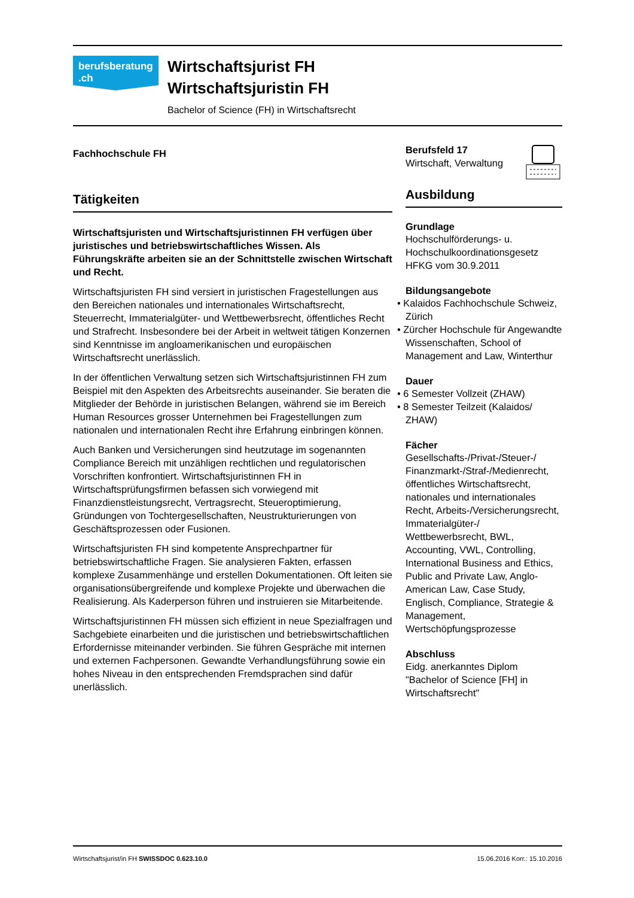berufsberatung
.ch
Wirtschaftsjurist FH
Wirtschaftsjuristin FH
Bachelor of Science (FH) in Wirtschaftsrecht
Fachhochschule FH
Tätigkeiten
Wirtschaftsjuristen und Wirtschaftsjuristinnen FH verfügen über juristisches und betriebswirtschaftliches Wissen. Als Führungskräfte arbeiten sie an der Schnittstelle zwischen Wirtschaft und Recht.
Wirtschaftsjuristen FH sind versiert in juristischen Fragestellungen aus den Bereichen nationales und internationales Wirtschaftsrecht, Steuerrecht, Immaterialgüter- und Wettbewerbsrecht, öffentliches Recht und Strafrecht. Insbesondere bei der Arbeit in weltweit tätigen Konzernen sind Kenntnisse im angloamerikanischen und europäischen Wirtschaftsrecht unerlässlich.
In der öffentlichen Verwaltung setzen sich Wirtschaftsjuristinnen FH zum Beispiel mit den Aspekten des Arbeitsrechts auseinander. Sie beraten die Mitglieder der Behörde in juristischen Belangen, während sie im Bereich Human Resources grosser Unternehmen bei Fragestellungen zum nationalen und internationalen Recht ihre Erfahrung einbringen können.
Auch Banken und Versicherungen sind heutzutage im sogenannten Compliance Bereich mit unzähligen rechtlichen und regulatorischen Vorschriften konfrontiert. Wirtschaftsjuristinnen FH in Wirtschaftsprüfungsfirmen befassen sich vorwiegend mit Finanzdienstleistungsrecht, Vertragsrecht, Steueroptimierung, Gründungen von Tochtergesellschaften, Neustrukturierungen von Geschäftsprozessen oder Fusionen.
Wirtschaftsjuristen FH sind kompetente Ansprechpartner für betriebswirtschaftliche Fragen. Sie analysieren Fakten, erfassen komplexe Zusammenhänge und erstellen Dokumentationen. Oft leiten sie organisationsübergreifende und komplexe Projekte und überwachen die Realisierung. Als Kaderperson führen und instruieren sie Mitarbeitende.
Wirtschaftsjuristinnen FH müssen sich effizient in neue Spezialfragen und Sachgebiete einarbeiten und die juristischen und betriebswirtschaftlichen Erfordernisse miteinander verbinden. Sie führen Gespräche mit internen und externen Fachpersonen. Gewandte Verhandlungsführung sowie ein hohes Niveau in den entsprechenden Fremdsprachen sind dafür unerlässlich.
Berufsfeld 17
Wirtschaft, Verwaltung
Ausbildung
Grundlage
Hochschulförderungs- u. Hochschulkoordinationsgesetz HFKG vom 30.9.2011
Bildungsangebote
• Kalaidos Fachhochschule Schweiz, Zürich
• Zürcher Hochschule für Angewandte Wissenschaften, School of Management and Law, Winterthur
Dauer
• 6 Semester Vollzeit (ZHAW)
• 8 Semester Teilzeit (Kalaidos/ ZHAW)
Fächer
Gesellschafts-/Privat-/Steuer-/ Finanzmarkt-/Straf-/Medienrecht, öffentliches Wirtschaftsrecht, nationales und internationales Recht, Arbeits-/Versicherungsrecht, Immaterialgüter-/ Wettbewerbsrecht, BWL, Accounting, VWL, Controlling, International Business and Ethics, Public and Private Law, Anglo-American Law, Case Study, Englisch, Compliance, Strategie & Management, Wertschöpfungsprozesse
Abschluss
Eidg. anerkanntes Diplom "Bachelor of Science [FH] in Wirtschaftsrecht"
Wirtschaftsjurist/in FH SWISSDOC 0.623.10.0 15.06.2016 Korr.: 15.10.2016